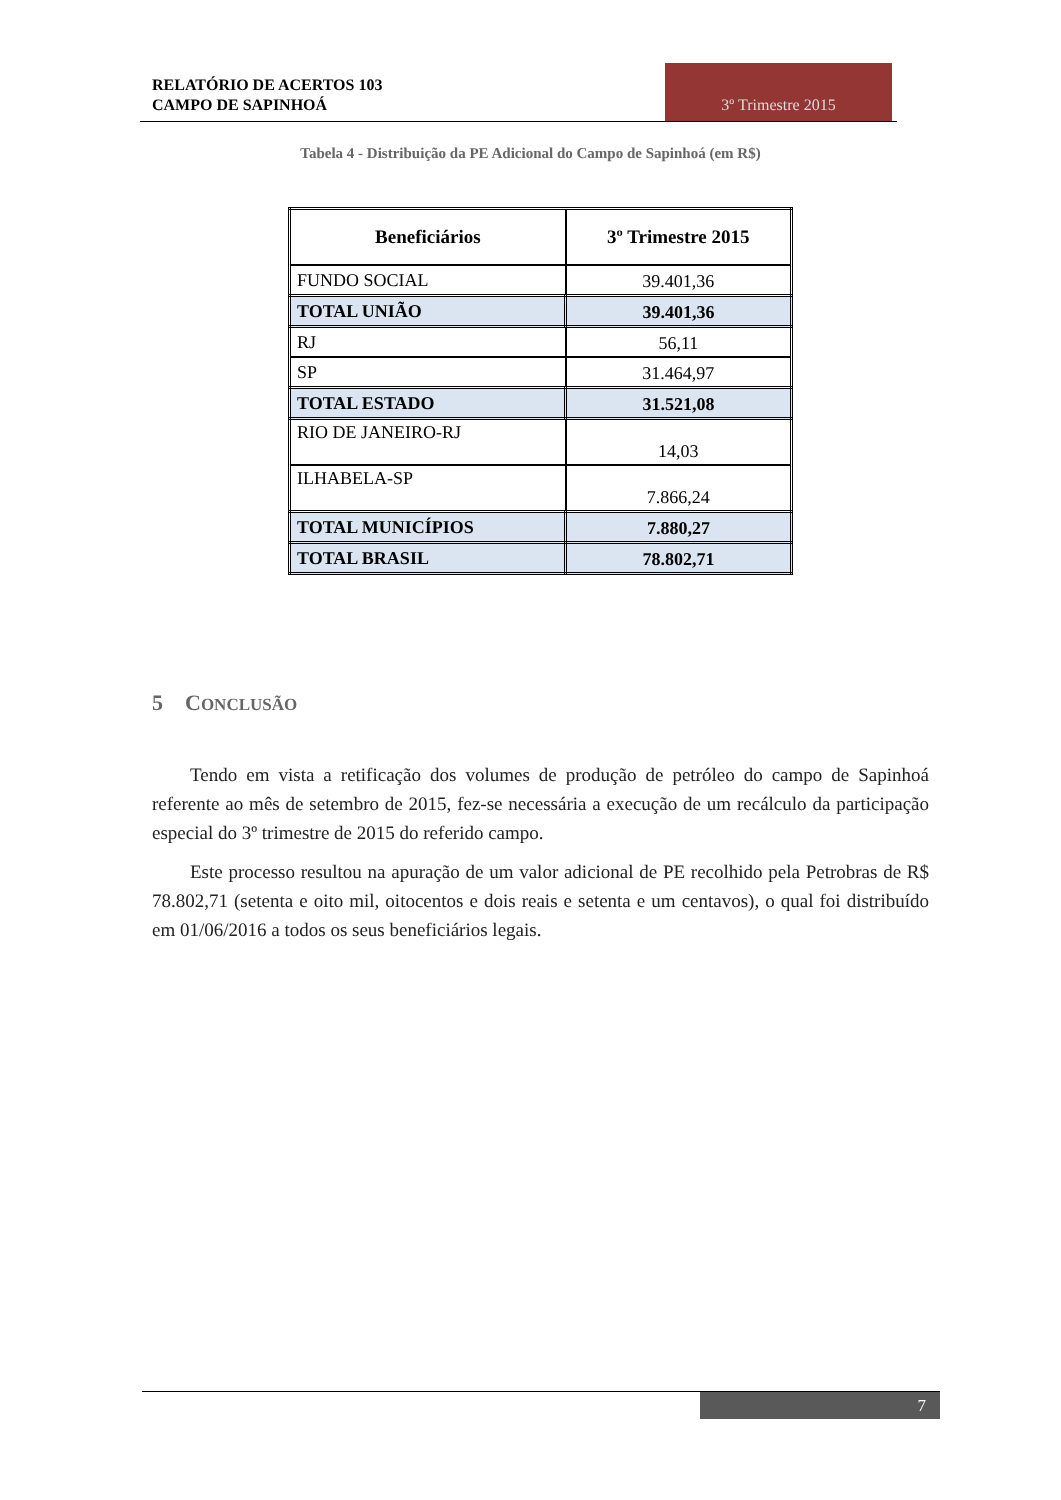RELATÓRIO DE ACERTOS 103
CAMPO DE SAPINHOÁ
3º Trimestre 2015
Tabela 4 - Distribuição da PE Adicional do Campo de Sapinhoá (em R$)
| Beneficiários | 3º Trimestre 2015 |
| --- | --- |
| FUNDO SOCIAL | 39.401,36 |
| TOTAL UNIÃO | 39.401,36 |
| RJ | 56,11 |
| SP | 31.464,97 |
| TOTAL ESTADO | 31.521,08 |
| RIO DE JANEIRO-RJ | 14,03 |
| ILHABELA-SP | 7.866,24 |
| TOTAL MUNICÍPIOS | 7.880,27 |
| TOTAL BRASIL | 78.802,71 |
5 CONCLUSÃO
Tendo em vista a retificação dos volumes de produção de petróleo do campo de Sapinhoá referente ao mês de setembro de 2015, fez-se necessária a execução de um recálculo da participação especial do 3º trimestre de 2015 do referido campo.
Este processo resultou na apuração de um valor adicional de PE recolhido pela Petrobras de R$ 78.802,71 (setenta e oito mil, oitocentos e dois reais e setenta e um centavos), o qual foi distribuído em 01/06/2016 a todos os seus beneficiários legais.
7